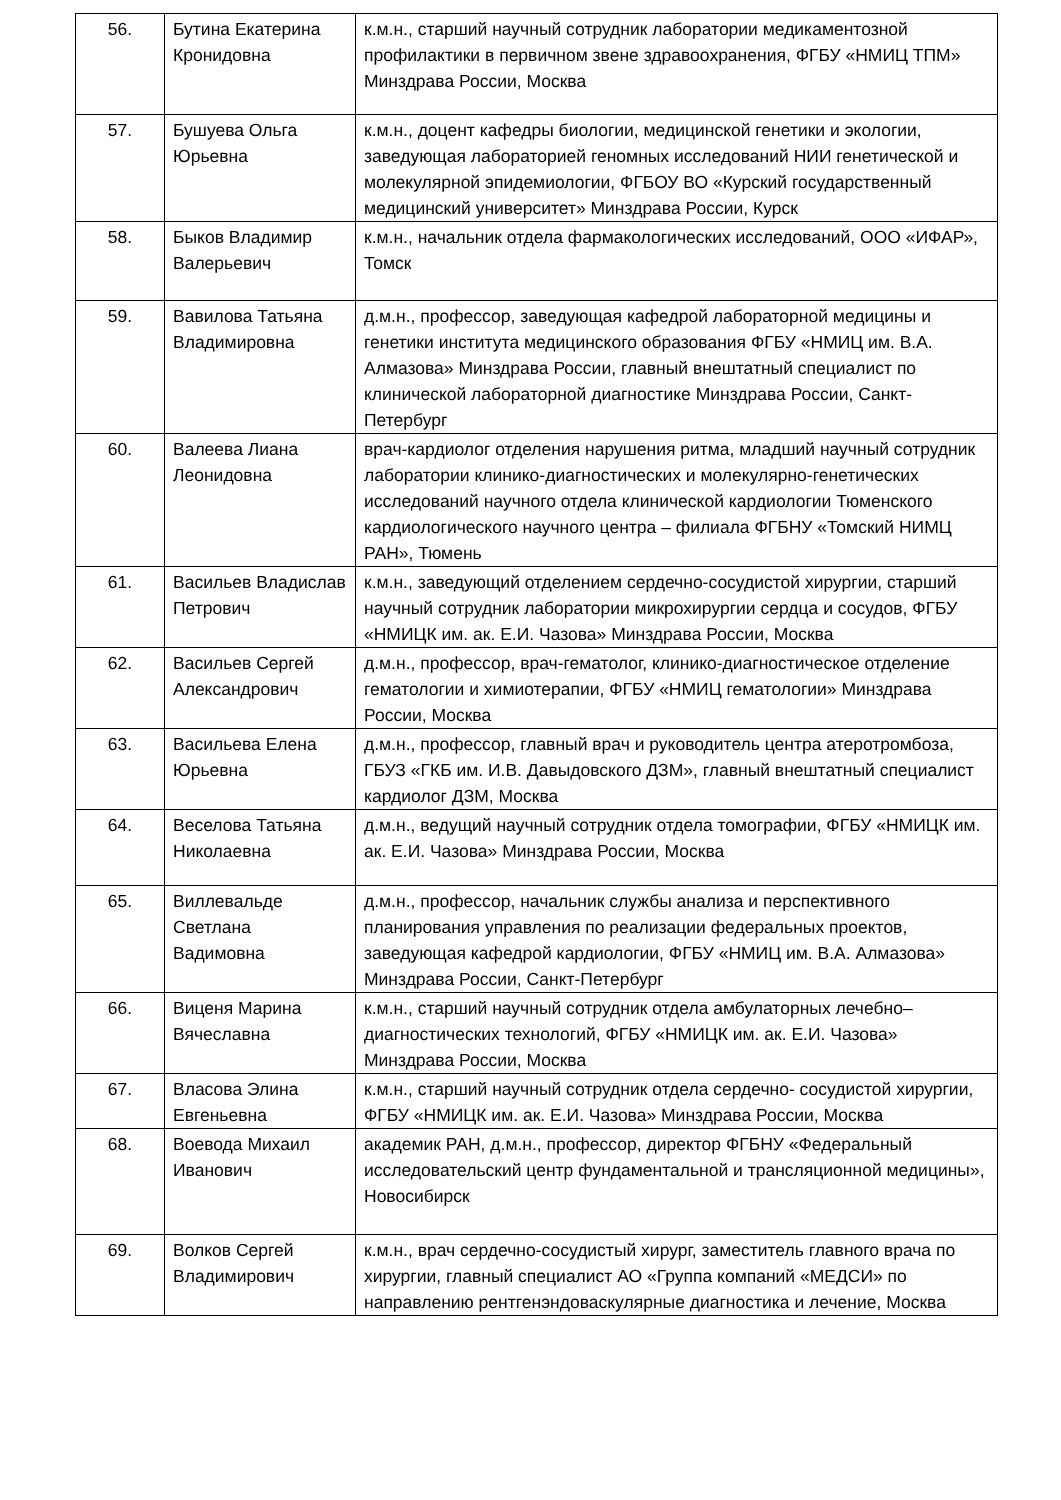| 56. | Бутина Екатерина Кронидовна | к.м.н., старший научный сотрудник лаборатории медикаментозной профилактики в первичном звене здравоохранения, ФГБУ «НМИЦ ТПМ» Минздрава России, Москва |
| 57. | Бушуева Ольга Юрьевна | к.м.н., доцент кафедры биологии, медицинской генетики и экологии, заведующая лабораторией геномных исследований НИИ генетической и молекулярной эпидемиологии, ФГБОУ ВО «Курский государственный медицинский университет» Минздрава России, Курск |
| 58. | Быков Владимир Валерьевич | к.м.н., начальник отдела фармакологических исследований, ООО «ИФАР», Томск |
| 59. | Вавилова Татьяна Владимировна | д.м.н., профессор, заведующая кафедрой лабораторной медицины и генетики института медицинского образования ФГБУ «НМИЦ им. В.А. Алмазова» Минздрава России, главный внештатный специалист по клинической лабораторной диагностике Минздрава России, Санкт-Петербург |
| 60. | Валеева Лиана Леонидовна | врач-кардиолог отделения нарушения ритма, младший научный сотрудник лаборатории клинико-диагностических и молекулярно-генетических исследований научного отдела клинической кардиологии Тюменского кардиологического научного центра – филиала ФГБНУ «Томский НИМЦ РАН», Тюмень |
| 61. | Васильев Владислав Петрович | к.м.н., заведующий отделением сердечно-сосудистой хирургии, старший научный сотрудник лаборатории микрохирургии сердца и сосудов, ФГБУ «НМИЦК им. ак. Е.И. Чазова» Минздрава России, Москва |
| 62. | Васильев Сергей Александрович | д.м.н., профессор, врач-гематолог, клинико-диагностическое отделение гематологии и химиотерапии, ФГБУ «НМИЦ гематологии» Минздрава России, Москва |
| 63. | Васильева Елена Юрьевна | д.м.н., профессор, главный врач и руководитель центра атеротромбоза, ГБУЗ «ГКБ им. И.В. Давыдовского ДЗМ», главный внештатный специалист кардиолог ДЗМ, Москва |
| 64. | Веселова Татьяна Николаевна | д.м.н., ведущий научный сотрудник отдела томографии, ФГБУ «НМИЦК им. ак. Е.И. Чазова» Минздрава России, Москва |
| 65. | Виллевальде Светлана Вадимовна | д.м.н., профессор, начальник службы анализа и перспективного планирования управления по реализации федеральных проектов, заведующая кафедрой кардиологии, ФГБУ «НМИЦ им. В.А. Алмазова» Минздрава России, Санкт-Петербург |
| 66. | Виценя Марина Вячеславна | к.м.н., старший научный сотрудник отдела амбулаторных лечебно–диагностических технологий, ФГБУ «НМИЦК им. ак. Е.И. Чазова» Минздрава России, Москва |
| 67. | Власова Элина Евгеньевна | к.м.н., старший научный сотрудник отдела сердечно- сосудистой хирургии, ФГБУ «НМИЦК им. ак. Е.И. Чазова» Минздрава России, Москва |
| 68. | Воевода Михаил Иванович | академик РАН, д.м.н., профессор, директор ФГБНУ «Федеральный исследовательский центр фундаментальной и трансляционной медицины», Новосибирск |
| 69. | Волков Сергей Владимирович | к.м.н., врач сердечно-сосудистый хирург, заместитель главного врача по хирургии, главный специалист АО «Группа компаний «МЕДСИ» по направлению рентгенэндоваскулярные диагностика и лечение, Москва |